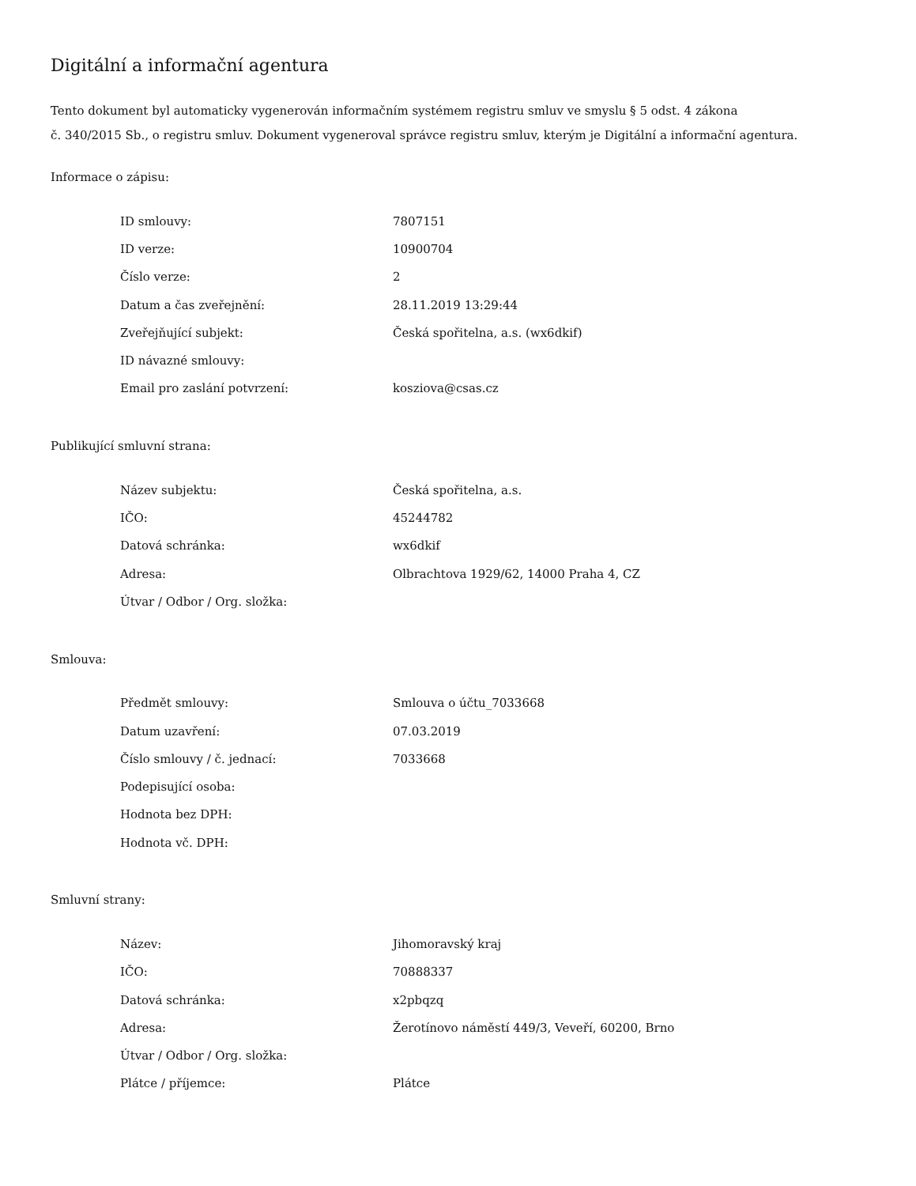Digitální a informační agentura
Tento dokument byl automaticky vygenerován informačním systémem registru smluv ve smyslu § 5 odst. 4 zákona
č. 340/2015 Sb., o registru smluv. Dokument vygeneroval správce registru smluv, kterým je Digitální a informační agentura.
Informace o zápisu:
| ID smlouvy: | 7807151 |
| ID verze: | 10900704 |
| Číslo verze: | 2 |
| Datum a čas zveřejnění: | 28.11.2019 13:29:44 |
| Zveřejňující subjekt: | Česká spořitelna, a.s. (wx6dkif) |
| ID návazné smlouvy: | |
| Email pro zaslání potvrzení: | kosziova@csas.cz |
Publikující smluvní strana:
| Název subjektu: | Česká spořitelna, a.s. |
| IČO: | 45244782 |
| Datová schránka: | wx6dkif |
| Adresa: | Olbrachtova 1929/62, 14000 Praha 4, CZ |
| Útvar / Odbor / Org. složka: | |
Smlouva:
| Předmět smlouvy: | Smlouva o účtu_7033668 |
| Datum uzavření: | 07.03.2019 |
| Číslo smlouvy / č. jednací: | 7033668 |
| Podepisující osoba: | |
| Hodnota bez DPH: | |
| Hodnota vč. DPH: | |
Smluvní strany:
| Název: | Jihomoravský kraj |
| IČO: | 70888337 |
| Datová schránka: | x2pbqzq |
| Adresa: | Žerotínovo náměstí 449/3, Veveří, 60200, Brno |
| Útvar / Odbor / Org. složka: | |
| Plátce / příjemce: | Plátce |